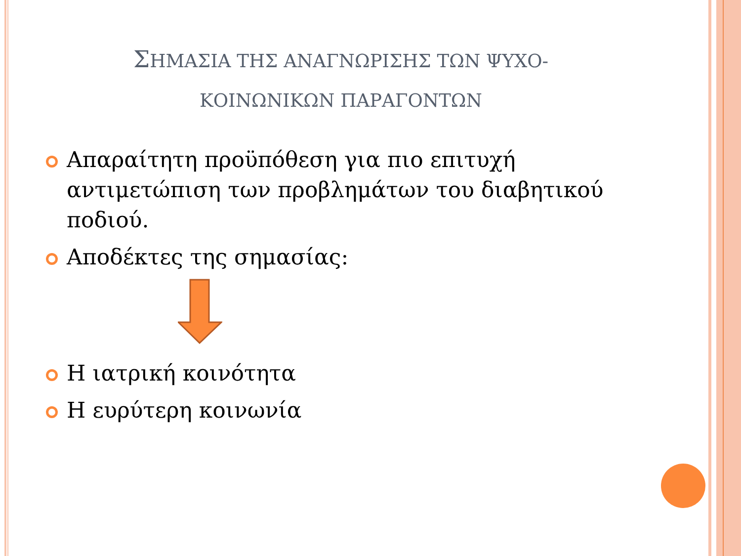ΣΗΜΑΣΙΑ ΤΗΣ ΑΝΑΓΝΩΡΙΣΗΣ ΤΩΝ ΨΥΧΟ-
ΚΟΙΝΩΝΙΚΩΝ ΠΑΡΑΓΟΝΤΩΝ
Απαραίτητη προϋπόθεση για πιο επιτυχή αντιμετώπιση των προβλημάτων του διαβητικού ποδιού.
Αποδέκτες της σημασίας:
Η ιατρική κοινότητα
Η ευρύτερη κοινωνία